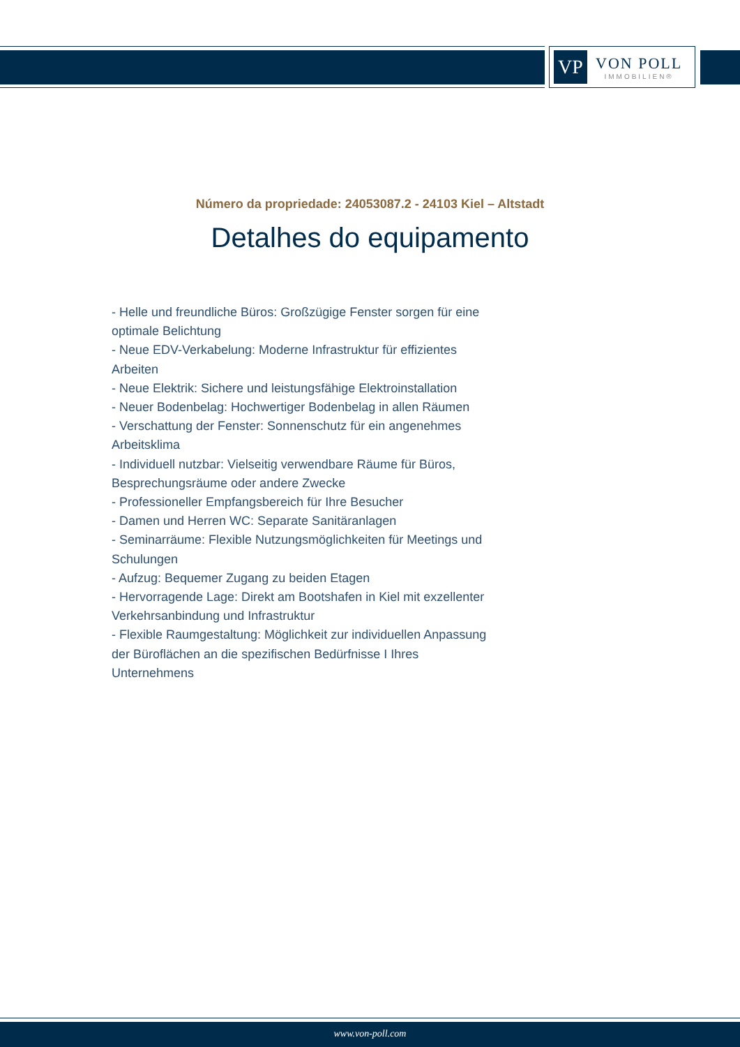VP
VON POLL
IMMOBILIEN®
Número da propriedade: 24053087.2 - 24103 Kiel – Altstadt
Detalhes do equipamento
- Helle und freundliche Büros: Großzügige Fenster sorgen für eine optimale Belichtung
- Neue EDV-Verkabelung: Moderne Infrastruktur für effizientes Arbeiten
- Neue Elektrik: Sichere und leistungsfähige Elektroinstallation
- Neuer Bodenbelag: Hochwertiger Bodenbelag in allen Räumen
- Verschattung der Fenster: Sonnenschutz für ein angenehmes Arbeitsklima
- Individuell nutzbar: Vielseitig verwendbare Räume für Büros, Besprechungsräume oder andere Zwecke
- Professioneller Empfangsbereich für Ihre Besucher
- Damen und Herren WC: Separate Sanitäranlagen
- Seminarräume: Flexible Nutzungsmöglichkeiten für Meetings und Schulungen
- Aufzug: Bequemer Zugang zu beiden Etagen
- Hervorragende Lage: Direkt am Bootshafen in Kiel mit exzellenter Verkehrsanbindung und Infrastruktur
- Flexible Raumgestaltung: Möglichkeit zur individuellen Anpassung der Büroflächen an die spezifischen Bedürfnisse I Ihres Unternehmens
www.von-poll.com